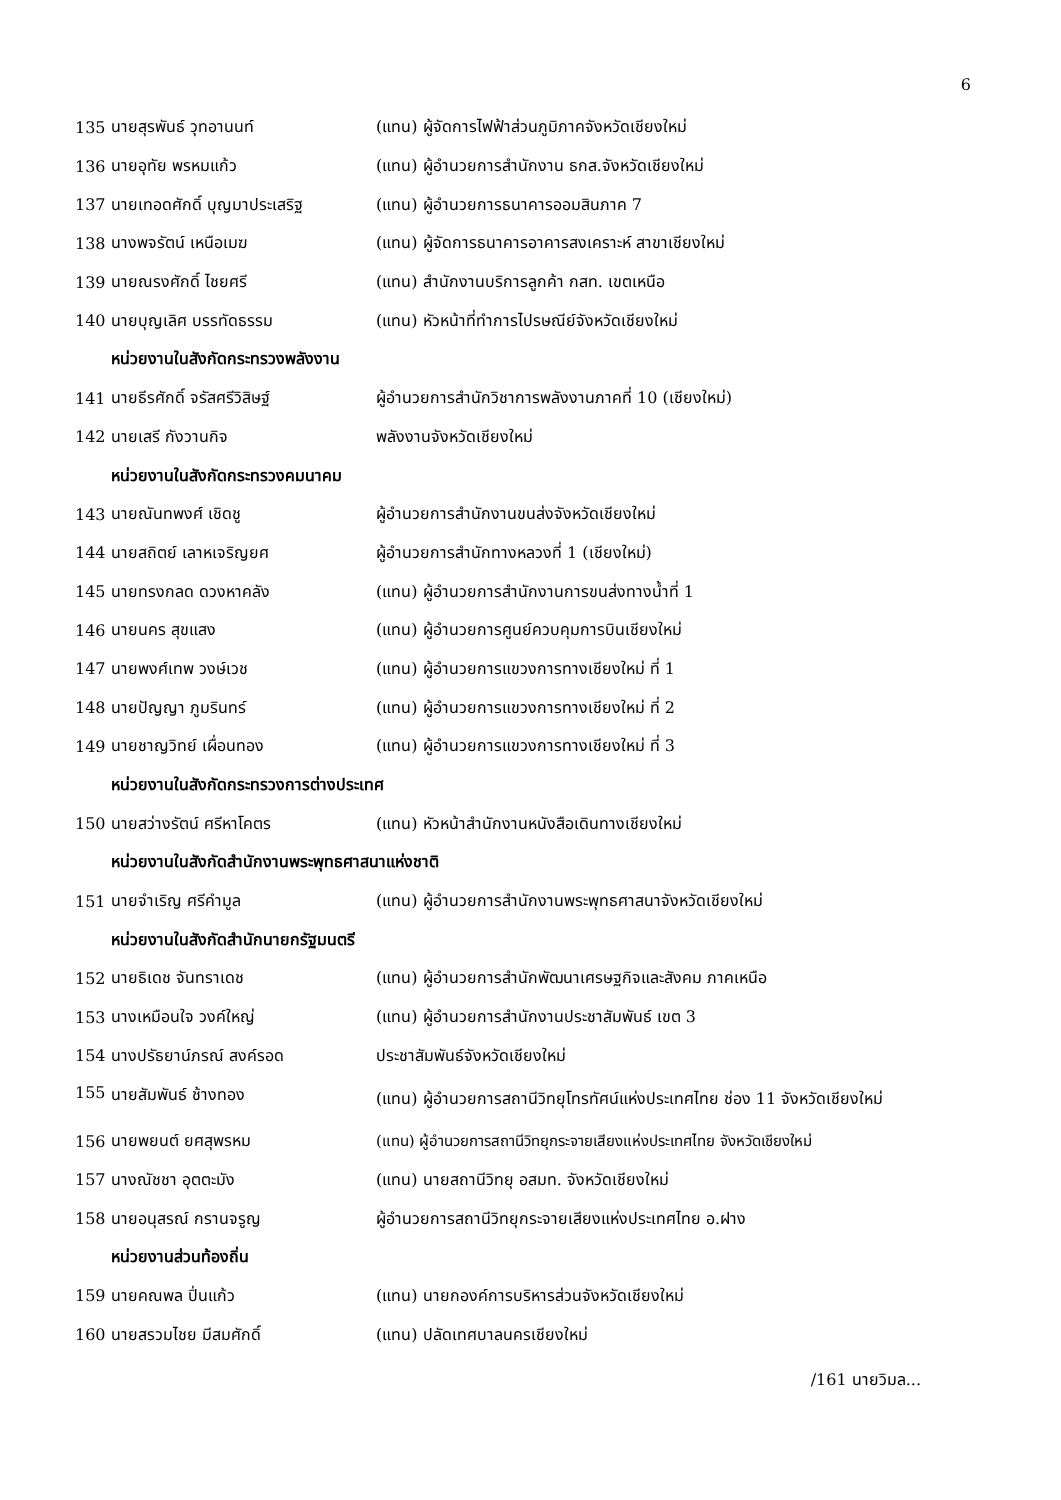6
| 135 | นายสุรพันธ์ วุทอานนท์ | (แทน) ผู้จัดการไฟฟ้าส่วนภูมิภาคจังหวัดเชียงใหม่ |
| 136 | นายอุทัย พรหมแก้ว | (แทน) ผู้อำนวยการสำนักงาน ธกส.จังหวัดเชียงใหม่ |
| 137 | นายเทอดศักดิ์ บุญมาประเสริฐ | (แทน) ผู้อำนวยการธนาคารออมสินภาค 7 |
| 138 | นางพจรัตน์ เหนือเมฆ | (แทน) ผู้จัดการธนาคารอาคารสงเคราะห์ สาขาเชียงใหม่ |
| 139 | นายณรงศักดิ์ ไชยศรี | (แทน) สำนักงานบริการลูกค้า กสท. เขตเหนือ |
| 140 | นายบุญเลิศ บรรทัดธรรม | (แทน) หัวหน้าที่ทำการไปรษณีย์จังหวัดเชียงใหม่ |
| หน่วยงานในสังกัดกระทรวงพลังงาน | | |
| 141 | นายธีรศักดิ์ จรัสศรีวิสิษฐ์ | ผู้อำนวยการสำนักวิชาการพลังงานภาคที่ 10 (เชียงใหม่) |
| 142 | นายเสรี กังวานกิจ | พลังงานจังหวัดเชียงใหม่ |
| หน่วยงานในสังกัดกระทรวงคมนาคม | | |
| 143 | นายณันทพงศ์ เชิดชู | ผู้อำนวยการสำนักงานขนส่งจังหวัดเชียงใหม่ |
| 144 | นายสถิตย์ เลาหเจริญยศ | ผู้อำนวยการสำนักทางหลวงที่ 1 (เชียงใหม่) |
| 145 | นายทรงกลด ดวงหาคลัง | (แทน) ผู้อำนวยการสำนักงานการขนส่งทางน้ำที่ 1 |
| 146 | นายนคร สุขแสง | (แทน) ผู้อำนวยการศูนย์ควบคุมการบินเชียงใหม่ |
| 147 | นายพงศ์เทพ วงษ์เวช | (แทน) ผู้อำนวยการแขวงการทางเชียงใหม่ ที่ 1 |
| 148 | นายปัญญา ภูมรินทร์ | (แทน) ผู้อำนวยการแขวงการทางเชียงใหม่ ที่ 2 |
| 149 | นายชาญวิทย์ เผื่อนทอง | (แทน) ผู้อำนวยการแขวงการทางเชียงใหม่ ที่ 3 |
| หน่วยงานในสังกัดกระทรวงการต่างประเทศ | | |
| 150 | นายสว่างรัตน์ ศรีหาโคตร | (แทน) หัวหน้าสำนักงานหนังสือเดินทางเชียงใหม่ |
| หน่วยงานในสังกัดสำนักงานพระพุทธศาสนาแห่งชาติ | | |
| 151 | นายจำเริญ ศรีคำมูล | (แทน) ผู้อำนวยการสำนักงานพระพุทธศาสนาจังหวัดเชียงใหม่ |
| หน่วยงานในสังกัดสำนักนายกรัฐมนตรี | | |
| 152 | นายธิเดช จันทราเดช | (แทน) ผู้อำนวยการสำนักพัฒนาเศรษฐกิจและสังคม ภาคเหนือ |
| 153 | นางเหมือนใจ วงค์ใหญ่ | (แทน) ผู้อำนวยการสำนักงานประชาสัมพันธ์ เขต 3 |
| 154 | นางปรัธยาน์ภรณ์ สงค์รอด | ประชาสัมพันธ์จังหวัดเชียงใหม่ |
| 155 | นายสัมพันธ์ ช้างทอง | (แทน) ผู้อำนวยการสถานีวิทยุโทรทัศน์แห่งประเทศไทย ช่อง 11 จังหวัดเชียงใหม่ |
| 156 | นายพยนต์ ยศสุพรหม | (แทน) ผู้อำนวยการสถานีวิทยุกระจายเสียงแห่งประเทศไทย จังหวัดเชียงใหม่ |
| 157 | นางณัชชา อุตตะมัง | (แทน) นายสถานีวิทยุ อสมท. จังหวัดเชียงใหม่ |
| 158 | นายอนุสรณ์ กรานจรูญ | ผู้อำนวยการสถานีวิทยุกระจายเสียงแห่งประเทศไทย อ.ฝาง |
| หน่วยงานส่วนท้องถิ่น | | |
| 159 | นายคณพล ปิ่นแก้ว | (แทน) นายกองค์การบริหารส่วนจังหวัดเชียงใหม่ |
| 160 | นายสรวมไชย มีสมศักดิ์ | (แทน) ปลัดเทศบาลนครเชียงใหม่ |
/161 นายวิมล...